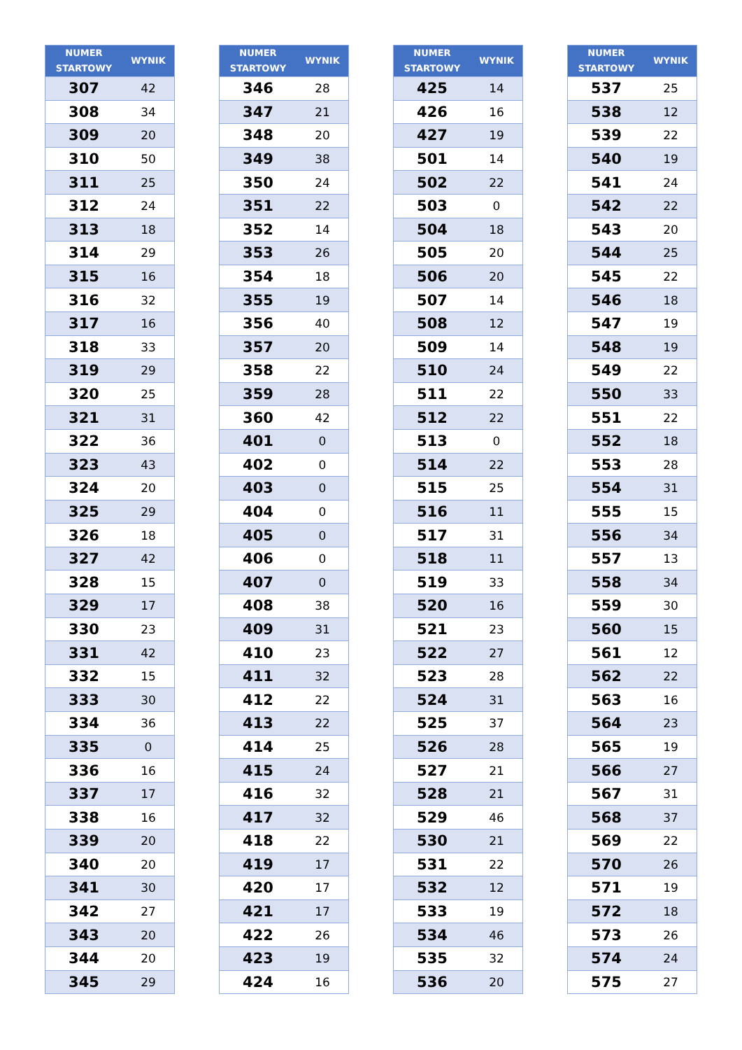| NUMER STARTOWY | WYNIK |
| --- | --- |
| 307 | 42 |
| 308 | 34 |
| 309 | 20 |
| 310 | 50 |
| 311 | 25 |
| 312 | 24 |
| 313 | 18 |
| 314 | 29 |
| 315 | 16 |
| 316 | 32 |
| 317 | 16 |
| 318 | 33 |
| 319 | 29 |
| 320 | 25 |
| 321 | 31 |
| 322 | 36 |
| 323 | 43 |
| 324 | 20 |
| 325 | 29 |
| 326 | 18 |
| 327 | 42 |
| 328 | 15 |
| 329 | 17 |
| 330 | 23 |
| 331 | 42 |
| 332 | 15 |
| 333 | 30 |
| 334 | 36 |
| 335 | 0 |
| 336 | 16 |
| 337 | 17 |
| 338 | 16 |
| 339 | 20 |
| 340 | 20 |
| 341 | 30 |
| 342 | 27 |
| 343 | 20 |
| 344 | 20 |
| 345 | 29 |
| NUMER STARTOWY | WYNIK |
| --- | --- |
| 346 | 28 |
| 347 | 21 |
| 348 | 20 |
| 349 | 38 |
| 350 | 24 |
| 351 | 22 |
| 352 | 14 |
| 353 | 26 |
| 354 | 18 |
| 355 | 19 |
| 356 | 40 |
| 357 | 20 |
| 358 | 22 |
| 359 | 28 |
| 360 | 42 |
| 401 | 0 |
| 402 | 0 |
| 403 | 0 |
| 404 | 0 |
| 405 | 0 |
| 406 | 0 |
| 407 | 0 |
| 408 | 38 |
| 409 | 31 |
| 410 | 23 |
| 411 | 32 |
| 412 | 22 |
| 413 | 22 |
| 414 | 25 |
| 415 | 24 |
| 416 | 32 |
| 417 | 32 |
| 418 | 22 |
| 419 | 17 |
| 420 | 17 |
| 421 | 17 |
| 422 | 26 |
| 423 | 19 |
| 424 | 16 |
| NUMER STARTOWY | WYNIK |
| --- | --- |
| 425 | 14 |
| 426 | 16 |
| 427 | 19 |
| 501 | 14 |
| 502 | 22 |
| 503 | 0 |
| 504 | 18 |
| 505 | 20 |
| 506 | 20 |
| 507 | 14 |
| 508 | 12 |
| 509 | 14 |
| 510 | 24 |
| 511 | 22 |
| 512 | 22 |
| 513 | 0 |
| 514 | 22 |
| 515 | 25 |
| 516 | 11 |
| 517 | 31 |
| 518 | 11 |
| 519 | 33 |
| 520 | 16 |
| 521 | 23 |
| 522 | 27 |
| 523 | 28 |
| 524 | 31 |
| 525 | 37 |
| 526 | 28 |
| 527 | 21 |
| 528 | 21 |
| 529 | 46 |
| 530 | 21 |
| 531 | 22 |
| 532 | 12 |
| 533 | 19 |
| 534 | 46 |
| 535 | 32 |
| 536 | 20 |
| NUMER STARTOWY | WYNIK |
| --- | --- |
| 537 | 25 |
| 538 | 12 |
| 539 | 22 |
| 540 | 19 |
| 541 | 24 |
| 542 | 22 |
| 543 | 20 |
| 544 | 25 |
| 545 | 22 |
| 546 | 18 |
| 547 | 19 |
| 548 | 19 |
| 549 | 22 |
| 550 | 33 |
| 551 | 22 |
| 552 | 18 |
| 553 | 28 |
| 554 | 31 |
| 555 | 15 |
| 556 | 34 |
| 557 | 13 |
| 558 | 34 |
| 559 | 30 |
| 560 | 15 |
| 561 | 12 |
| 562 | 22 |
| 563 | 16 |
| 564 | 23 |
| 565 | 19 |
| 566 | 27 |
| 567 | 31 |
| 568 | 37 |
| 569 | 22 |
| 570 | 26 |
| 571 | 19 |
| 572 | 18 |
| 573 | 26 |
| 574 | 24 |
| 575 | 27 |